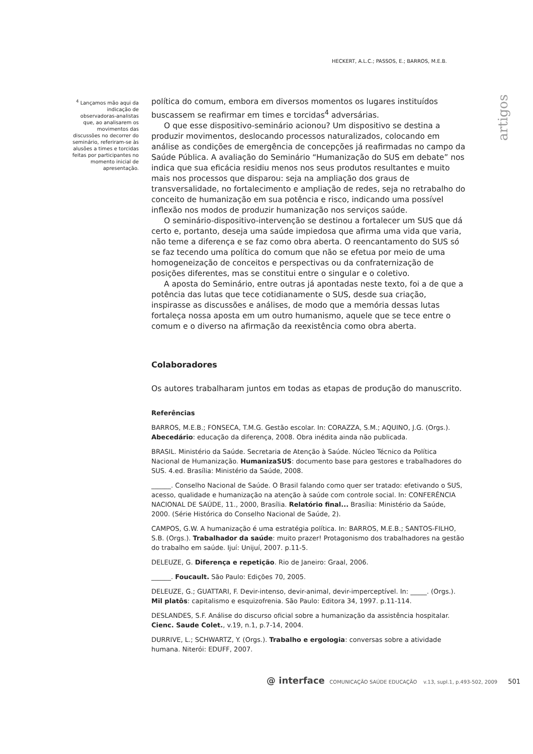HECKERT, A.L.C.; PASSOS, E.; BARROS, M.E.B.
<sup>4</sup> Lançamos mão aqui da indicação de observadoras-analistas que, ao analisarem os movimentos das discussões no decorrer do seminário, referiram-se às alusões a times e torcidas feitas por participantes no momento inicial de apresentação.
artigos
política do comum, embora em diversos momentos os lugares instituídos buscassem se reafirmar em times e torcidas<sup>4</sup> adversárias.
O que esse dispositivo-seminário acionou? Um dispositivo se destina a produzir movimentos, deslocando processos naturalizados, colocando em análise as condições de emergência de concepções já reafirmadas no campo da Saúde Pública. A avaliação do Seminário “Humanização do SUS em debate” nos indica que sua eficácia residiu menos nos seus produtos resultantes e muito mais nos processos que disparou: seja na ampliação dos graus de transversalidade, no fortalecimento e ampliação de redes, seja no retrabalho do conceito de humanização em sua potência e risco, indicando uma possível inflexão nos modos de produzir humanização nos serviços saúde.
O seminário-dispositivo-intervenção se destinou a fortalecer um SUS que dá certo e, portanto, deseja uma saúde impiedosa que afirma uma vida que varia, não teme a diferença e se faz como obra aberta. O reencantamento do SUS só se faz tecendo uma política do comum que não se efetua por meio de uma homogeneização de conceitos e perspectivas ou da confraternização de posições diferentes, mas se constitui entre o singular e o coletivo.
A aposta do Seminário, entre outras já apontadas neste texto, foi a de que a potência das lutas que tece cotidianamente o SUS, desde sua criação, inspirasse as discussões e análises, de modo que a memória dessas lutas fortaleça nossa aposta em um outro humanismo, aquele que se tece entre o comum e o diverso na afirmação da reexistência como obra aberta.
Colaboradores
Os autores trabalharam juntos em todas as etapas de produção do manuscrito.
Referências
BARROS, M.E.B.; FONSECA, T.M.G. Gestão escolar. In: CORAZZA, S.M.; AQUINO, J.G. (Orgs.). Abecedário: educação da diferença, 2008. Obra inédita ainda não publicada.
BRASIL. Ministério da Saúde. Secretaria de Atenção à Saúde. Núcleo Técnico da Política Nacional de Humanização. HumanizaSUS: documento base para gestores e trabalhadores do SUS. 4.ed. Brasília: Ministério da Saúde, 2008.
______. Conselho Nacional de Saúde. O Brasil falando como quer ser tratado: efetivando o SUS, acesso, qualidade e humanização na atenção à saúde com controle social. In: CONFERÊNCIA NACIONAL DE SAÚDE, 11., 2000, Brasília. Relatório final... Brasília: Ministério da Saúde, 2000. (Série Histórica do Conselho Nacional de Saúde, 2).
CAMPOS, G.W. A humanização é uma estratégia política. In: BARROS, M.E.B.; SANTOS-FILHO, S.B. (Orgs.). Trabalhador da saúde: muito prazer! Protagonismo dos trabalhadores na gestão do trabalho em saúde. Ijuí: Unijuí, 2007. p.11-5.
DELEUZE, G. Diferença e repetição. Rio de Janeiro: Graal, 2006.
______. Foucault. São Paulo: Edições 70, 2005.
DELEUZE, G.; GUATTARI, F. Devir-intenso, devir-animal, devir-imperceptível. In: _____. (Orgs.). Mil platôs: capitalismo e esquizofrenia. São Paulo: Editora 34, 1997. p.11-114.
DESLANDES, S.F. Análise do discurso oficial sobre a humanização da assistência hospitalar. Cienc. Saude Colet., v.19, n.1, p.7-14, 2004.
DURRIVE, L.; SCHWARTZ, Y. (Orgs.). Trabalho e ergologia: conversas sobre a atividade humana. Niterói: EDUFF, 2007.
@ interface COMUNICAÇÃO SAÚDE EDUCAÇÃO v.13, supl.1, p.493-502, 2009 501